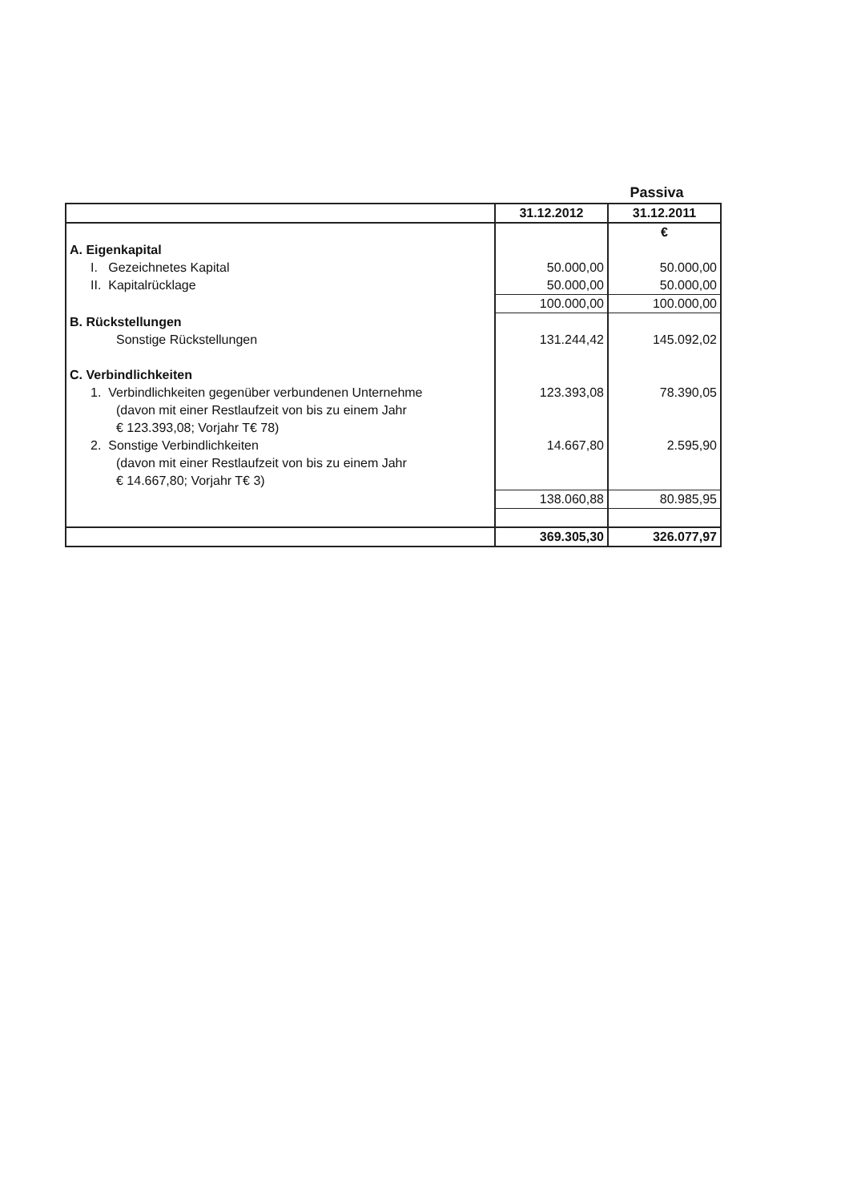Passiva
| | 31.12.2012 | 31.12.2011 |
| --- | --- | --- |
| | | € |
| A. Eigenkapital | | |
| I. Gezeichnetes Kapital | 50.000,00 | 50.000,00 |
| II. Kapitalrücklage | 50.000,00 | 50.000,00 |
| | 100.000,00 | 100.000,00 |
| B. Rückstellungen | | |
| Sonstige Rückstellungen | 131.244,42 | 145.092,02 |
| C. Verbindlichkeiten | | |
| 1. Verbindlichkeiten gegenüber verbundenen Unternehme | 123.393,08 | 78.390,05 |
| (davon mit einer Restlaufzeit von bis zu einem Jahr | | |
| € 123.393,08; Vorjahr T€ 78) | | |
| 2. Sonstige Verbindlichkeiten | 14.667,80 | 2.595,90 |
| (davon mit einer Restlaufzeit von bis zu einem Jahr | | |
| € 14.667,80; Vorjahr T€ 3) | | |
| | 138.060,88 | 80.985,95 |
| | 369.305,30 | 326.077,97 |